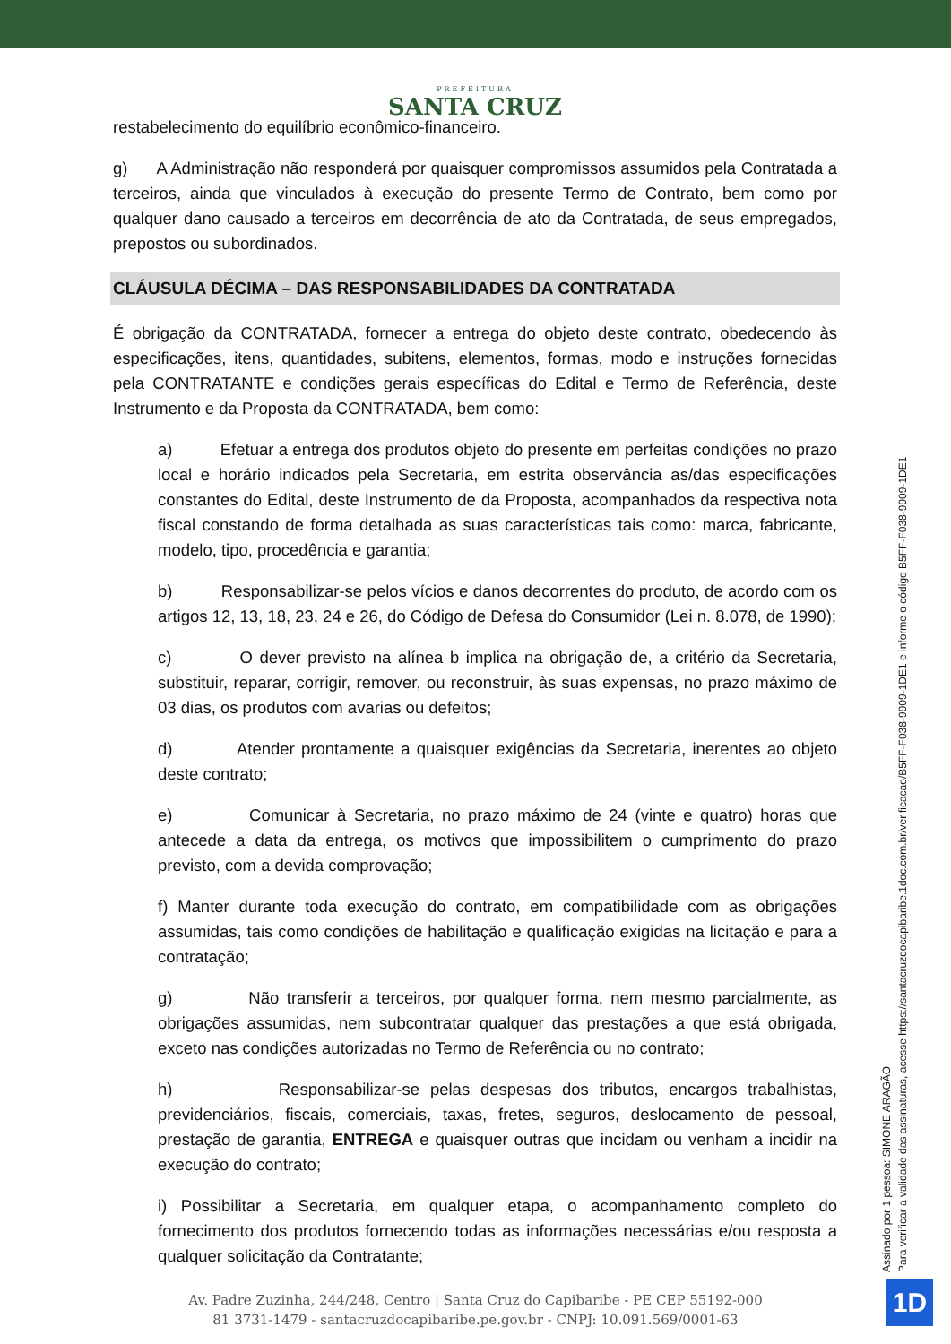PREFEITURA
SANTA CRUZ
restabelecimento do equilíbrio econômico-financeiro.
g) A Administração não responderá por quaisquer compromissos assumidos pela Contratada a terceiros, ainda que vinculados à execução do presente Termo de Contrato, bem como por qualquer dano causado a terceiros em decorrência de ato da Contratada, de seus empregados, prepostos ou subordinados.
CLÁUSULA DÉCIMA – DAS RESPONSABILIDADES DA CONTRATADA
É obrigação da CONTRATADA, fornecer a entrega do objeto deste contrato, obedecendo às especificações, itens, quantidades, subitens, elementos, formas, modo e instruções fornecidas pela CONTRATANTE e condições gerais específicas do Edital e Termo de Referência, deste Instrumento e da Proposta da CONTRATADA, bem como:
a) Efetuar a entrega dos produtos objeto do presente em perfeitas condições no prazo local e horário indicados pela Secretaria, em estrita observância as/das especificações constantes do Edital, deste Instrumento de da Proposta, acompanhados da respectiva nota fiscal constando de forma detalhada as suas características tais como: marca, fabricante, modelo, tipo, procedência e garantia;
b) Responsabilizar-se pelos vícios e danos decorrentes do produto, de acordo com os artigos 12, 13, 18, 23, 24 e 26, do Código de Defesa do Consumidor (Lei n. 8.078, de 1990);
c) O dever previsto na alínea b implica na obrigação de, a critério da Secretaria, substituir, reparar, corrigir, remover, ou reconstruir, às suas expensas, no prazo máximo de 03 dias, os produtos com avarias ou defeitos;
d) Atender prontamente a quaisquer exigências da Secretaria, inerentes ao objeto deste contrato;
e) Comunicar à Secretaria, no prazo máximo de 24 (vinte e quatro) horas que antecede a data da entrega, os motivos que impossibilitem o cumprimento do prazo previsto, com a devida comprovação;
f) Manter durante toda execução do contrato, em compatibilidade com as obrigações assumidas, tais como condições de habilitação e qualificação exigidas na licitação e para a contratação;
g) Não transferir a terceiros, por qualquer forma, nem mesmo parcialmente, as obrigações assumidas, nem subcontratar qualquer das prestações a que está obrigada, exceto nas condições autorizadas no Termo de Referência ou no contrato;
h) Responsabilizar-se pelas despesas dos tributos, encargos trabalhistas, previdenciários, fiscais, comerciais, taxas, fretes, seguros, deslocamento de pessoal, prestação de garantia, ENTREGA e quaisquer outras que incidam ou venham a incidir na execução do contrato;
i) Possibilitar a Secretaria, em qualquer etapa, o acompanhamento completo do fornecimento dos produtos fornecendo todas as informações necessárias e/ou resposta a qualquer solicitação da Contratante;
Assinado por 1 pessoa: SIMONE ARAGÃO
Para verificar a validade das assinaturas, acesse https://santacruzdocapibaribe.1doc.com.br/verificacao/B5FF-F038-9909-1DE1 e informe o código B5FF-F038-9909-1DE1
Av. Padre Zuzinha, 244/248, Centro | Santa Cruz do Capibaribe - PE CEP 55192-000
81 3731-1479 - santacruzdocapibaribe.pe.gov.br - CNPJ: 10.091.569/0001-63
1D